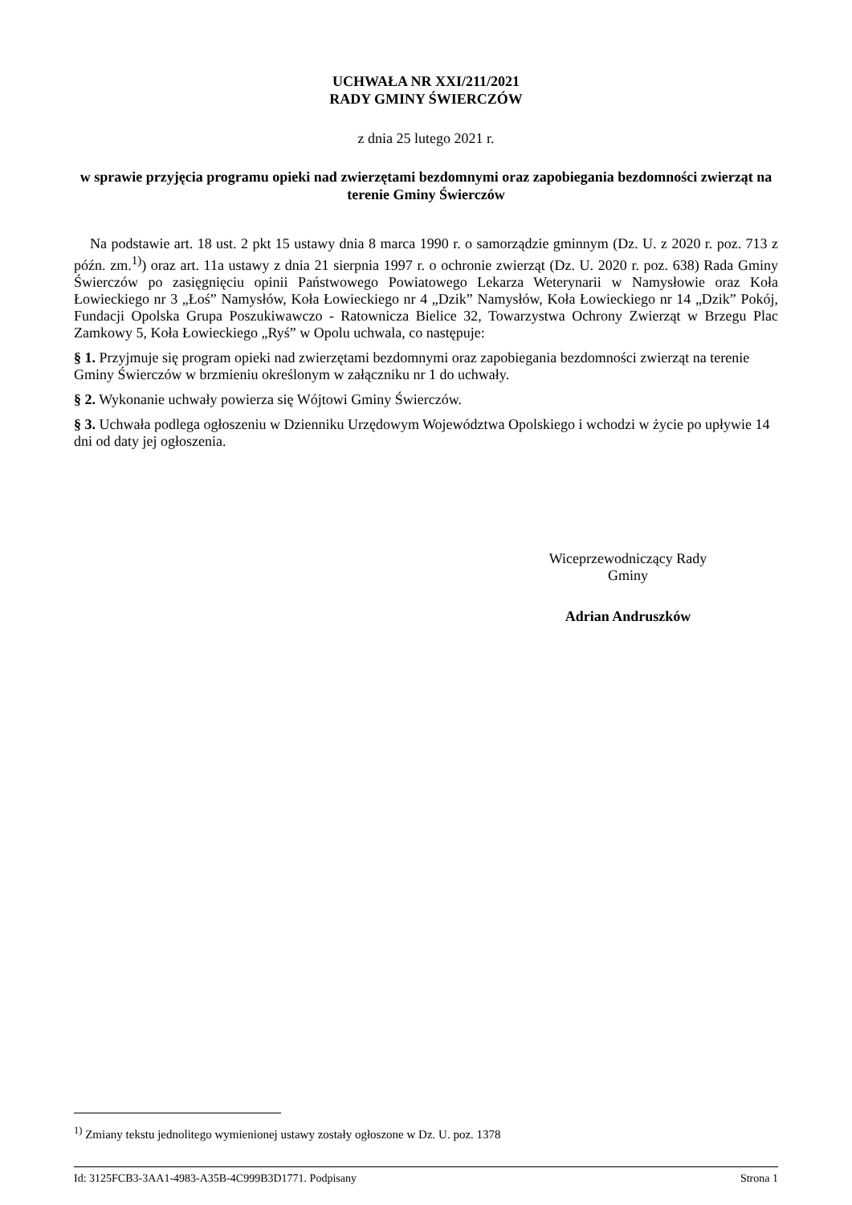UCHWAŁA NR XXI/211/2021
RADY GMINY ŚWIERCZÓW
z dnia 25 lutego 2021 r.
w sprawie przyjęcia programu opieki nad zwierzętami bezdomnymi oraz zapobiegania bezdomności zwierząt na terenie Gminy Świerczów
Na podstawie art. 18 ust. 2 pkt 15 ustawy dnia 8 marca 1990 r. o samorządzie gminnym (Dz. U. z 2020 r. poz. 713 z późn. zm.<sup>1)</sup>) oraz art. 11a ustawy z dnia 21 sierpnia 1997 r. o ochronie zwierząt (Dz. U. 2020 r. poz. 638) Rada Gminy Świerczów po zasięgnięciu opinii Państwowego Powiatowego Lekarza Weterynarii w Namysłowie oraz Koła Łowieckiego nr 3 „Łoś” Namysłów, Koła Łowieckiego nr 4 „Dzik” Namysłów, Koła Łowieckiego nr 14 „Dzik” Pokój, Fundacji Opolska Grupa Poszukiwawczo - Ratownicza Bielice 32, Towarzystwa Ochrony Zwierząt w Brzegu Plac Zamkowy 5, Koła Łowieckiego „Ryś” w Opolu uchwala, co następuje:
§ 1. Przyjmuje się program opieki nad zwierzętami bezdomnymi oraz zapobiegania bezdomności zwierząt na terenie Gminy Świerczów w brzmieniu określonym w załączniku nr 1 do uchwały.
§ 2. Wykonanie uchwały powierza się Wójtowi Gminy Świerczów.
§ 3. Uchwała podlega ogłoszeniu w Dzienniku Urzędowym Województwa Opolskiego i wchodzi w życie po upływie 14 dni od daty jej ogłoszenia.
Wiceprzewodniczący Rady
Gminy
Adrian Andruszków
<sup>1)</sup> Zmiany tekstu jednolitego wymienionej ustawy zostały ogłoszone w Dz. U. poz. 1378
Id: 3125FCB3-3AA1-4983-A35B-4C999B3D1771. Podpisany Strona 1